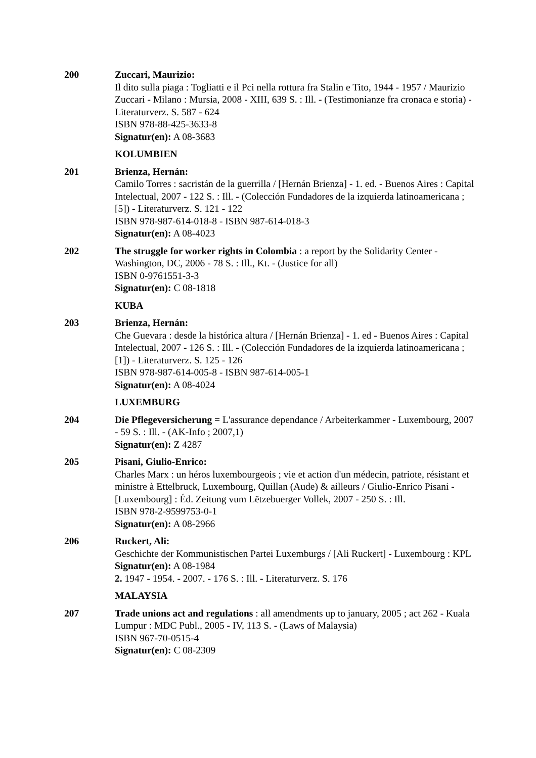200 Zuccari, Maurizio:
Il dito sulla piaga : Togliatti e il Pci nella rottura fra Stalin e Tito, 1944 - 1957 / Maurizio Zuccari - Milano : Mursia, 2008 - XIII, 639 S. : Ill. - (Testimonianze fra cronaca e storia) - Literaturverz. S. 587 - 624
ISBN 978-88-425-3633-8
Signatur(en): A 08-3683
KOLUMBIEN
201 Brienza, Hernán:
Camilo Torres : sacristán de la guerrilla / [Hernán Brienza] - 1. ed. - Buenos Aires : Capital Intelectual, 2007 - 122 S. : Ill. - (Colección Fundadores de la izquierda latinoamericana ; [5]) - Literaturverz. S. 121 - 122
ISBN 978-987-614-018-8 - ISBN 987-614-018-3
Signatur(en): A 08-4023
202 The struggle for worker rights in Colombia : a report by the Solidarity Center - Washington, DC, 2006 - 78 S. : Ill., Kt. - (Justice for all)
ISBN 0-9761551-3-3
Signatur(en): C 08-1818
KUBA
203 Brienza, Hernán:
Che Guevara : desde la histórica altura / [Hernán Brienza] - 1. ed - Buenos Aires : Capital Intelectual, 2007 - 126 S. : Ill. - (Colección Fundadores de la izquierda latinoamericana ; [1]) - Literaturverz. S. 125 - 126
ISBN 978-987-614-005-8 - ISBN 987-614-005-1
Signatur(en): A 08-4024
LUXEMBURG
204 Die Pflegeversicherung = L'assurance dependance / Arbeiterkammer - Luxembourg, 2007 - 59 S. : Ill. - (AK-Info ; 2007,1)
Signatur(en): Z 4287
205 Pisani, Giulio-Enrico:
Charles Marx : un héros luxembourgeois ; vie et action d'un médecin, patriote, résistant et ministre à Ettelbruck, Luxembourg, Quillan (Aude) & ailleurs / Giulio-Enrico Pisani - [Luxembourg] : Éd. Zeitung vum Lëtzebuerger Vollek, 2007 - 250 S. : Ill.
ISBN 978-2-9599753-0-1
Signatur(en): A 08-2966
206 Ruckert, Ali:
Geschichte der Kommunistischen Partei Luxemburgs / [Ali Ruckert] - Luxembourg : KPL
Signatur(en): A 08-1984
2. 1947 - 1954. - 2007. - 176 S. : Ill. - Literaturverz. S. 176
MALAYSIA
207 Trade unions act and regulations : all amendments up to january, 2005 ; act 262 - Kuala Lumpur : MDC Publ., 2005 - IV, 113 S. - (Laws of Malaysia)
ISBN 967-70-0515-4
Signatur(en): C 08-2309